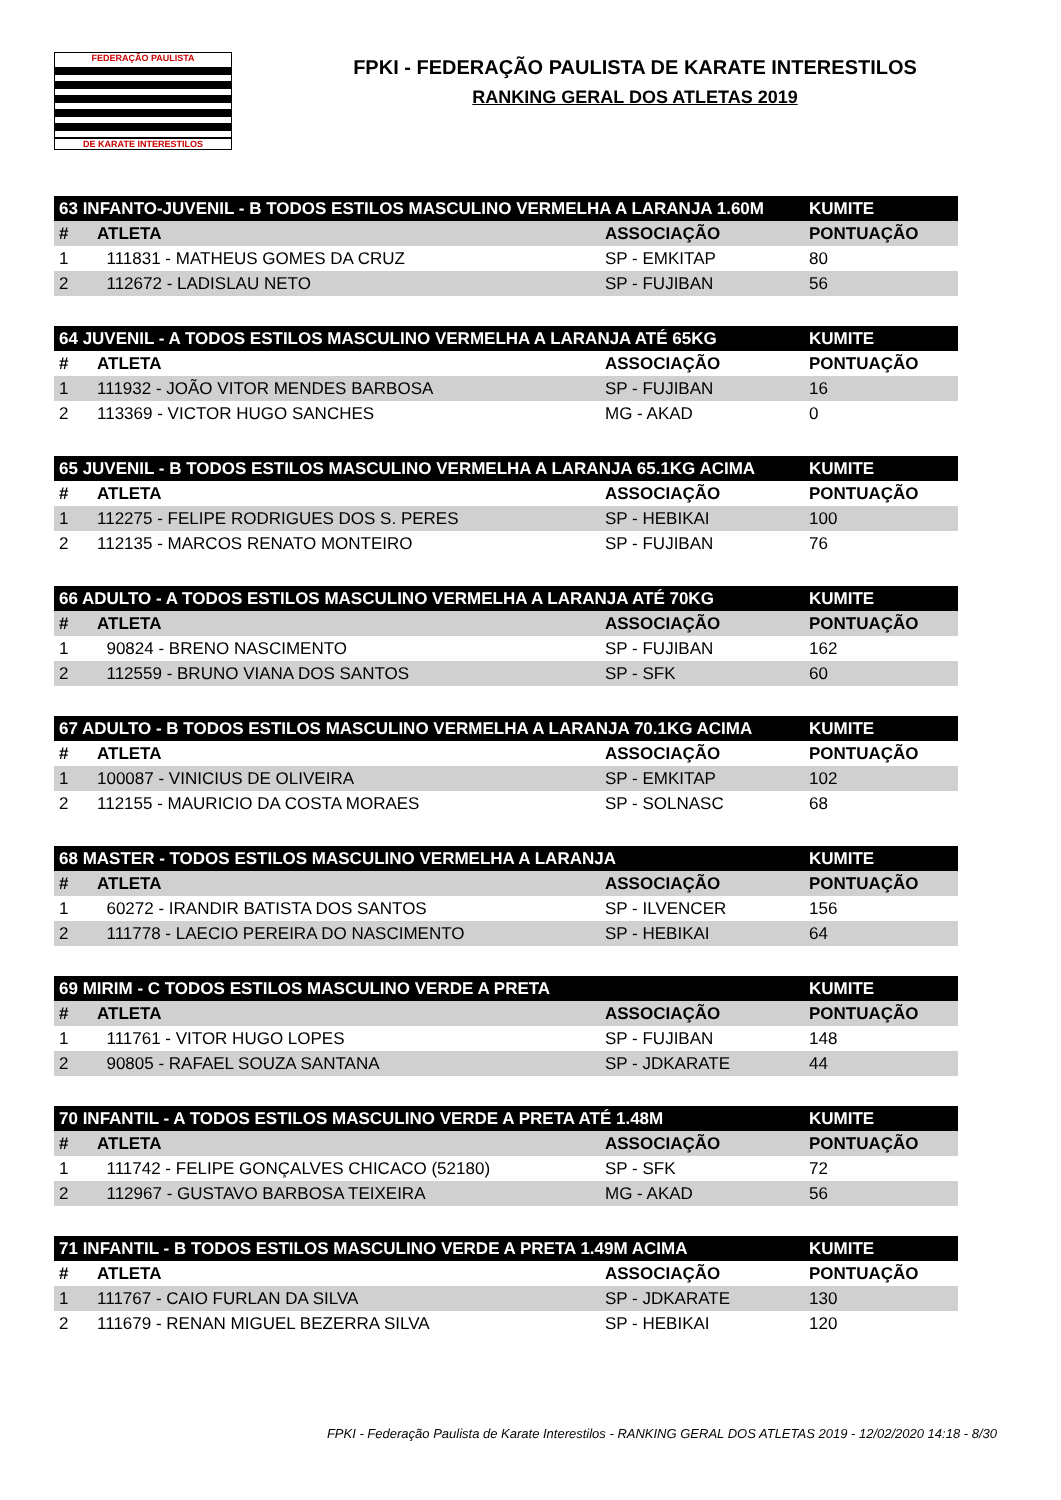FEDERAÇÃO PAULISTA
DE KARATE INTERESTILOS
FPKI - FEDERAÇÃO PAULISTA DE KARATE INTERESTILOS
RANKING GERAL DOS ATLETAS 2019
| 63 INFANTO-JUVENIL - B TODOS ESTILOS MASCULINO VERMELHA A LARANJA 1.60M | | | KUMITE |
| --- | --- | --- | --- |
| # | ATLETA | ASSOCIAÇÃO | PONTUAÇÃO |
| 1 | 111831 - MATHEUS GOMES DA CRUZ | SP - EMKITAP | 80 |
| 2 | 112672 - LADISLAU NETO | SP - FUJIBAN | 56 |
| 64 JUVENIL - A TODOS ESTILOS MASCULINO VERMELHA A LARANJA ATÉ 65KG | | | KUMITE |
| --- | --- | --- | --- |
| # | ATLETA | ASSOCIAÇÃO | PONTUAÇÃO |
| 1 | 111932 - JOÃO VITOR MENDES BARBOSA | SP - FUJIBAN | 16 |
| 2 | 113369 - VICTOR HUGO SANCHES | MG - AKAD | 0 |
| 65 JUVENIL - B TODOS ESTILOS MASCULINO VERMELHA A LARANJA 65.1KG ACIMA | | | KUMITE |
| --- | --- | --- | --- |
| # | ATLETA | ASSOCIAÇÃO | PONTUAÇÃO |
| 1 | 112275 - FELIPE RODRIGUES DOS S. PERES | SP - HEBIKAI | 100 |
| 2 | 112135 - MARCOS RENATO MONTEIRO | SP - FUJIBAN | 76 |
| 66 ADULTO - A TODOS ESTILOS MASCULINO VERMELHA A LARANJA ATÉ 70KG | | | KUMITE |
| --- | --- | --- | --- |
| # | ATLETA | ASSOCIAÇÃO | PONTUAÇÃO |
| 1 | 90824 - BRENO NASCIMENTO | SP - FUJIBAN | 162 |
| 2 | 112559 - BRUNO VIANA DOS SANTOS | SP - SFK | 60 |
| 67 ADULTO - B TODOS ESTILOS MASCULINO VERMELHA A LARANJA 70.1KG ACIMA | | | KUMITE |
| --- | --- | --- | --- |
| # | ATLETA | ASSOCIAÇÃO | PONTUAÇÃO |
| 1 | 100087 - VINICIUS DE OLIVEIRA | SP - EMKITAP | 102 |
| 2 | 112155 - MAURICIO DA COSTA MORAES | SP - SOLNASC | 68 |
| 68 MASTER - TODOS ESTILOS MASCULINO VERMELHA A LARANJA | | | KUMITE |
| --- | --- | --- | --- |
| # | ATLETA | ASSOCIAÇÃO | PONTUAÇÃO |
| 1 | 60272 - IRANDIR BATISTA DOS SANTOS | SP - ILVENCER | 156 |
| 2 | 111778 - LAECIO PEREIRA DO NASCIMENTO | SP - HEBIKAI | 64 |
| 69 MIRIM - C TODOS ESTILOS MASCULINO VERDE A PRETA | | | KUMITE |
| --- | --- | --- | --- |
| # | ATLETA | ASSOCIAÇÃO | PONTUAÇÃO |
| 1 | 111761 - VITOR HUGO LOPES | SP - FUJIBAN | 148 |
| 2 | 90805 - RAFAEL SOUZA SANTANA | SP - JDKARATE | 44 |
| 70 INFANTIL - A TODOS ESTILOS MASCULINO VERDE A PRETA ATÉ 1.48M | | | KUMITE |
| --- | --- | --- | --- |
| # | ATLETA | ASSOCIAÇÃO | PONTUAÇÃO |
| 1 | 111742 - FELIPE GONÇALVES CHICACO (52180) | SP - SFK | 72 |
| 2 | 112967 - GUSTAVO BARBOSA TEIXEIRA | MG - AKAD | 56 |
| 71 INFANTIL - B TODOS ESTILOS MASCULINO VERDE A PRETA 1.49M ACIMA | | | KUMITE |
| --- | --- | --- | --- |
| # | ATLETA | ASSOCIAÇÃO | PONTUAÇÃO |
| 1 | 111767 - CAIO FURLAN DA SILVA | SP - JDKARATE | 130 |
| 2 | 111679 - RENAN MIGUEL BEZERRA SILVA | SP - HEBIKAI | 120 |
FPKI - Federação Paulista de Karate Interestilos - RANKING GERAL DOS ATLETAS 2019 - 12/02/2020 14:18 - 8/30